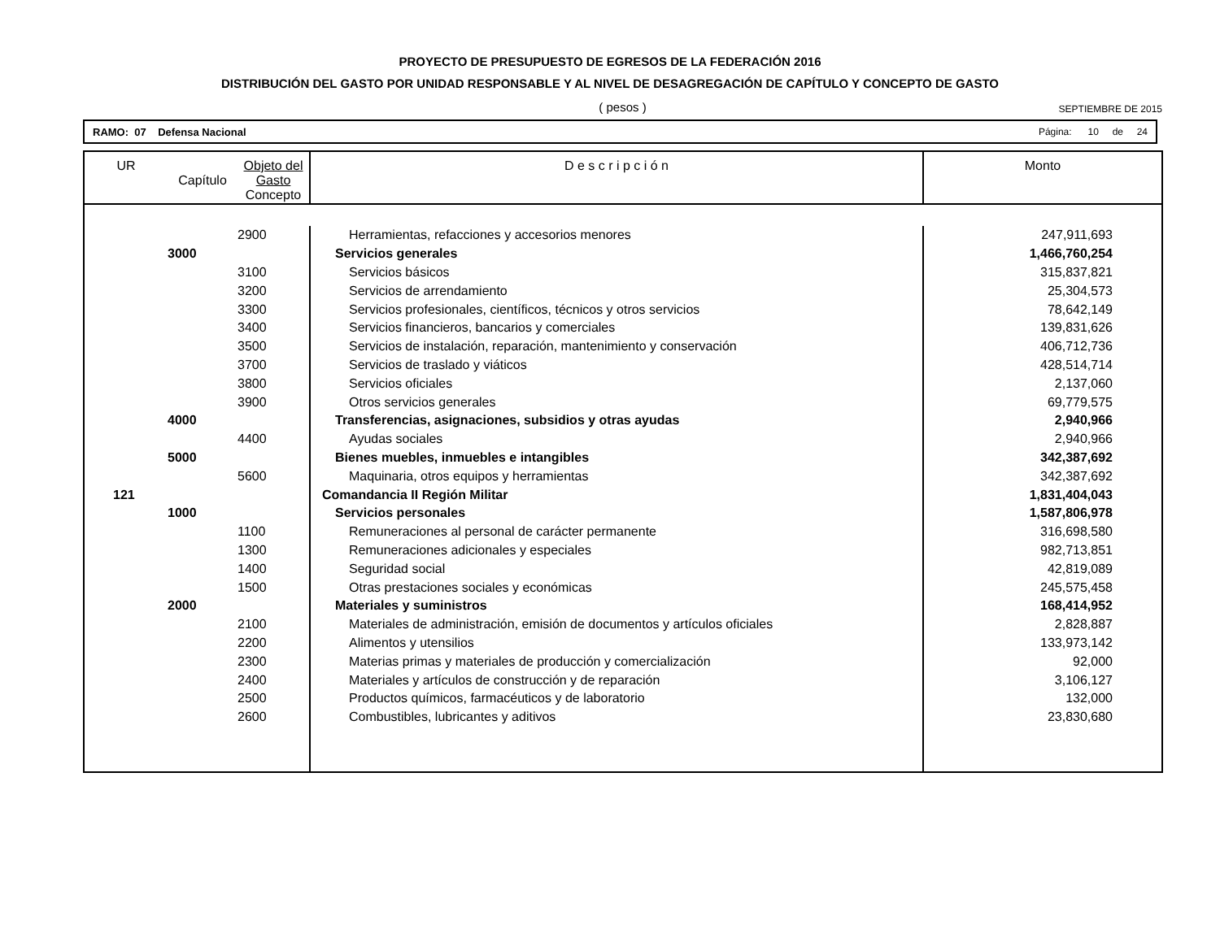PROYECTO DE PRESUPUESTO DE EGRESOS DE LA FEDERACIÓN 2016
DISTRIBUCIÓN DEL GASTO POR UNIDAD RESPONSABLE Y AL NIVEL DE DESAGREGACIÓN DE CAPÍTULO Y CONCEPTO DE GASTO
( pesos )
SEPTIEMBRE DE 2015
RAMO: 07 Defensa Nacional Página: 10 de 24
| UR | Capítulo | Objeto del Gasto Concepto | D e s c r i p c i ó n | Monto |
| --- | --- | --- | --- | --- |
| | | 2900 | Herramientas, refacciones y accesorios menores | 247,911,693 |
| | 3000 | | Servicios generales | 1,466,760,254 |
| | | 3100 | Servicios básicos | 315,837,821 |
| | | 3200 | Servicios de arrendamiento | 25,304,573 |
| | | 3300 | Servicios profesionales, científicos, técnicos y otros servicios | 78,642,149 |
| | | 3400 | Servicios financieros, bancarios y comerciales | 139,831,626 |
| | | 3500 | Servicios de instalación, reparación, mantenimiento y conservación | 406,712,736 |
| | | 3700 | Servicios de traslado y viáticos | 428,514,714 |
| | | 3800 | Servicios oficiales | 2,137,060 |
| | | 3900 | Otros servicios generales | 69,779,575 |
| | 4000 | | Transferencias, asignaciones, subsidios y otras ayudas | 2,940,966 |
| | | 4400 | Ayudas sociales | 2,940,966 |
| | 5000 | | Bienes muebles, inmuebles e intangibles | 342,387,692 |
| | | 5600 | Maquinaria, otros equipos y herramientas | 342,387,692 |
| 121 | | | Comandancia II Región Militar | 1,831,404,043 |
| | 1000 | | Servicios personales | 1,587,806,978 |
| | | 1100 | Remuneraciones al personal de carácter permanente | 316,698,580 |
| | | 1300 | Remuneraciones adicionales y especiales | 982,713,851 |
| | | 1400 | Seguridad social | 42,819,089 |
| | | 1500 | Otras prestaciones sociales y económicas | 245,575,458 |
| | 2000 | | Materiales y suministros | 168,414,952 |
| | | 2100 | Materiales de administración, emisión de documentos y artículos oficiales | 2,828,887 |
| | | 2200 | Alimentos y utensilios | 133,973,142 |
| | | 2300 | Materias primas y materiales de producción y comercialización | 92,000 |
| | | 2400 | Materiales y artículos de construcción y de reparación | 3,106,127 |
| | | 2500 | Productos químicos, farmacéuticos y de laboratorio | 132,000 |
| | | 2600 | Combustibles, lubricantes y aditivos | 23,830,680 |